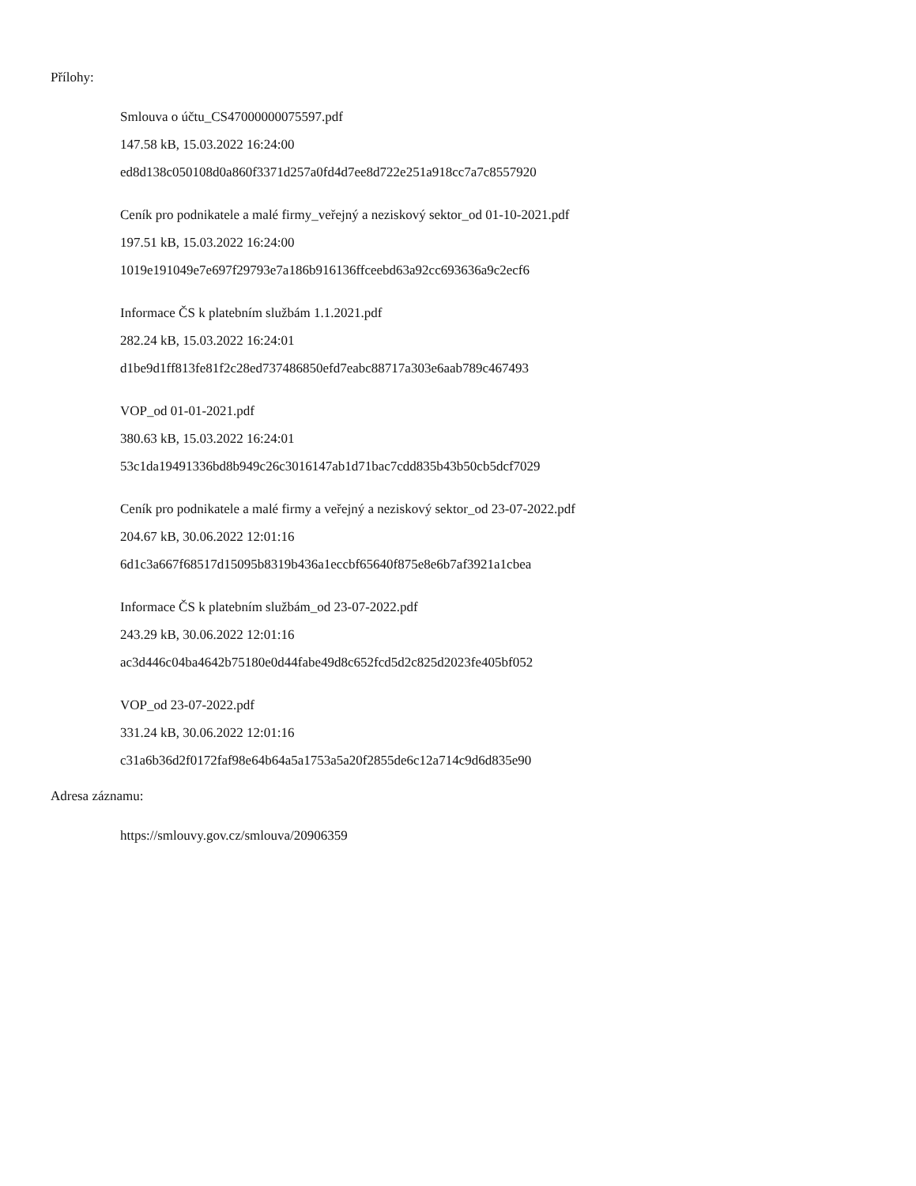Přílohy:
Smlouva o účtu_CS47000000075597.pdf
147.58 kB, 15.03.2022 16:24:00
ed8d138c050108d0a860f3371d257a0fd4d7ee8d722e251a918cc7a7c8557920
Ceník pro podnikatele a malé firmy_veřejný a neziskový sektor_od 01-10-2021.pdf
197.51 kB, 15.03.2022 16:24:00
1019e191049e7e697f29793e7a186b916136ffceebd63a92cc693636a9c2ecf6
Informace ČS k platebním službám 1.1.2021.pdf
282.24 kB, 15.03.2022 16:24:01
d1be9d1ff813fe81f2c28ed737486850efd7eabc88717a303e6aab789c467493
VOP_od 01-01-2021.pdf
380.63 kB, 15.03.2022 16:24:01
53c1da19491336bd8b949c26c3016147ab1d71bac7cdd835b43b50cb5dcf7029
Ceník pro podnikatele a malé firmy a veřejný a neziskový sektor_od 23-07-2022.pdf
204.67 kB, 30.06.2022 12:01:16
6d1c3a667f68517d15095b8319b436a1eccbf65640f875e8e6b7af3921a1cbea
Informace ČS k platebním službám_od 23-07-2022.pdf
243.29 kB, 30.06.2022 12:01:16
ac3d446c04ba4642b75180e0d44fabe49d8c652fcd5d2c825d2023fe405bf052
VOP_od 23-07-2022.pdf
331.24 kB, 30.06.2022 12:01:16
c31a6b36d2f0172faf98e64b64a5a1753a5a20f2855de6c12a714c9d6d835e90
Adresa záznamu:
https://smlouvy.gov.cz/smlouva/20906359